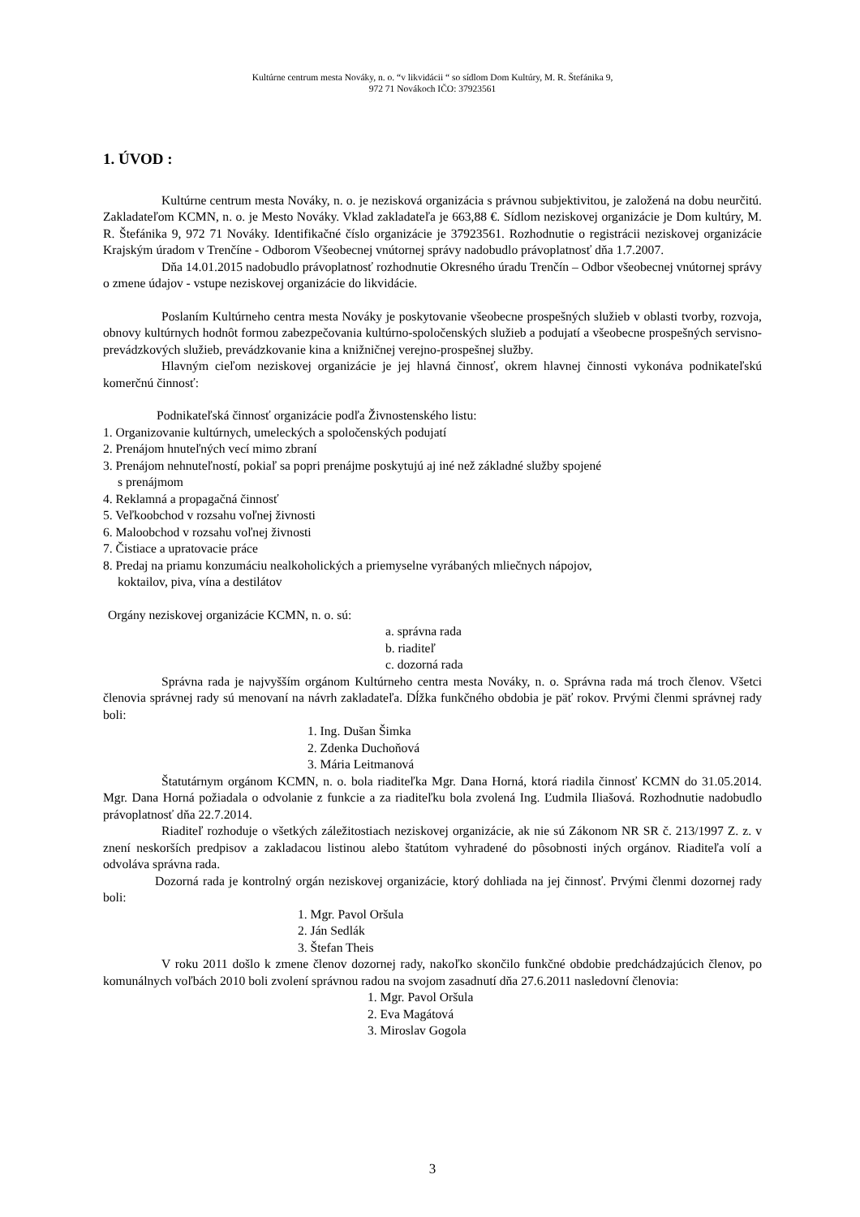Kultúrne centrum mesta Nováky, n. o. “v likvidácii “ so sídlom Dom Kultúry, M. R. Štefánika 9,
972 71 Novákoch IČO: 37923561
1. ÚVOD :
Kultúrne centrum mesta Nováky, n. o. je nezisková organizácia s právnou subjektivitou, je založená na dobu neurčitú. Zakladateľom KCMN, n. o. je Mesto Nováky. Vklad zakladateľa je 663,88 €. Sídlom neziskovej organizácie je Dom kultúry, M. R. Štefánika 9, 972 71 Nováky. Identifikačné číslo organizácie je 37923561. Rozhodnutie o registrácii neziskovej organizácie Krajským úradom v Trenčíne - Odborom Všeobecnej vnútornej správy nadobudlo právoplatnosť dňa 1.7.2007.
Dňa 14.01.2015 nadobudlo právoplatnosť rozhodnutie Okresného úradu Trenčín – Odbor všeobecnej vnútornej správy o zmene údajov - vstupe neziskovej organizácie do likvidácie.
Poslaním Kultúrneho centra mesta Nováky je poskytovanie všeobecne prospešných služieb v oblasti tvorby, rozvoja, obnovy kultúrnych hodnôt formou zabezpečovania kultúrno-spoločenských služieb a podujatí a všeobecne prospešných servisno-prevádzkových služieb, prevádzkovanie kina a knižničnej verejno-prospešnej služby.
Hlavným cieľom neziskovej organizácie je jej hlavná činnosť, okrem hlavnej činnosti vykonáva podnikateľskú komerčnú činnosť:
Podnikateľská činnosť organizácie podľa Živnostenského listu:
1. Organizovanie kultúrnych, umeleckých a spoločenských podujatí
2. Prenájom hnuteľných vecí mimo zbraní
3. Prenájom nehnuteľností, pokiaľ sa popri prenájme poskytujú aj iné než základné služby spojené
s prenájmom
4. Reklamná a propagačná činnosť
5. Veľkoobchod v rozsahu voľnej živnosti
6. Maloobchod v rozsahu voľnej živnosti
7. Čistiace a upratovacie práce
8. Predaj na priamu konzumáciu nealkoholických a priemyselne vyrábaných mliečnych nápojov,
koktailov, piva, vína a destilátov
Orgány neziskovej organizácie KCMN, n. o. sú:
a. správna rada
b. riaditeľ
c. dozorná rada
Správna rada je najvyšším orgánom Kultúrneho centra mesta Nováky, n. o. Správna rada má troch členov. Všetci členovia správnej rady sú menovaní na návrh zakladateľa. Dĺžka funkčného obdobia je päť rokov. Prvými členmi správnej rady boli:
1. Ing. Dušan Šimka
2. Zdenka Duchoňová
3. Mária Leitmanová
Štatutárnym orgánom KCMN, n. o. bola riaditeľka Mgr. Dana Horná, ktorá riadila činnosť KCMN do 31.05.2014. Mgr. Dana Horná požiadala o odvolanie z funkcie a za riaditeľku bola zvolená Ing. Ľudmila Iliašová. Rozhodnutie nadobudlo právoplatnosť dňa 22.7.2014.
Riaditeľ rozhoduje o všetkých záležitostiach neziskovej organizácie, ak nie sú Zákonom NR SR č. 213/1997 Z. z. v znení neskorších predpisov a zakladacou listinou alebo štatútom vyhradené do pôsobnosti iných orgánov. Riaditeľa volí a odvoláva správna rada.
Dozorná rada je kontrolný orgán neziskovej organizácie, ktorý dohliada na jej činnosť. Prvými členmi dozornej rady boli:
1. Mgr. Pavol Oršula
2. Ján Sedlák
3. Štefan Theis
V roku 2011 došlo k zmene členov dozornej rady, nakoľko skončilo funkčné obdobie predchádzajúcich členov, po komunálnych voľbách 2010 boli zvolení správnou radou na svojom zasadnutí dňa 27.6.2011 nasledovní členovia:
1. Mgr. Pavol Oršula
2. Eva Magátová
3. Miroslav Gogola
3